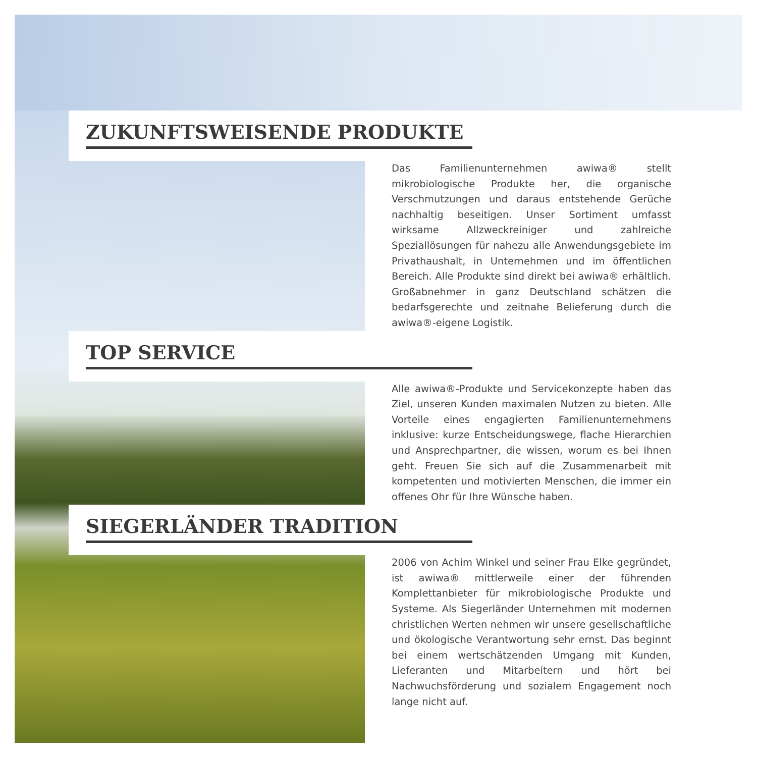ZUKUNFTSWEISENDE PRODUKTE
Das Familienunternehmen awiwa® stellt mikrobiologische Produkte her, die organische Verschmutzungen und daraus entstehende Gerüche nachhaltig beseitigen. Unser Sortiment umfasst wirksame Allzweckreiniger und zahlreiche Speziallösungen für nahezu alle Anwendungsgebiete im Privathaushalt, in Unternehmen und im öffentlichen Bereich. Alle Produkte sind direkt bei awiwa® erhältlich. Großabnehmer in ganz Deutschland schätzen die bedarfsgerechte und zeitnahe Belieferung durch die awiwa®-eigene Logistik.
TOP SERVICE
Alle awiwa®-Produkte und Servicekonzepte haben das Ziel, unseren Kunden maximalen Nutzen zu bieten. Alle Vorteile eines engagierten Familienunternehmens inklusive: kurze Entscheidungswege, flache Hierarchien und Ansprechpartner, die wissen, worum es bei Ihnen geht. Freuen Sie sich auf die Zusammenarbeit mit kompetenten und motivierten Menschen, die immer ein offenes Ohr für Ihre Wünsche haben.
SIEGERLÄNDER TRADITION
2006 von Achim Winkel und seiner Frau Elke gegründet, ist awiwa® mittlerweile einer der führenden Komplettanbieter für mikrobiologische Produkte und Systeme. Als Siegerländer Unternehmen mit modernen christlichen Werten nehmen wir unsere gesellschaftliche und ökologische Verantwortung sehr ernst. Das beginnt bei einem wertschätzenden Umgang mit Kunden, Lieferanten und Mitarbeitern und hört bei Nachwuchsförderung und sozialem Engagement noch lange nicht auf.